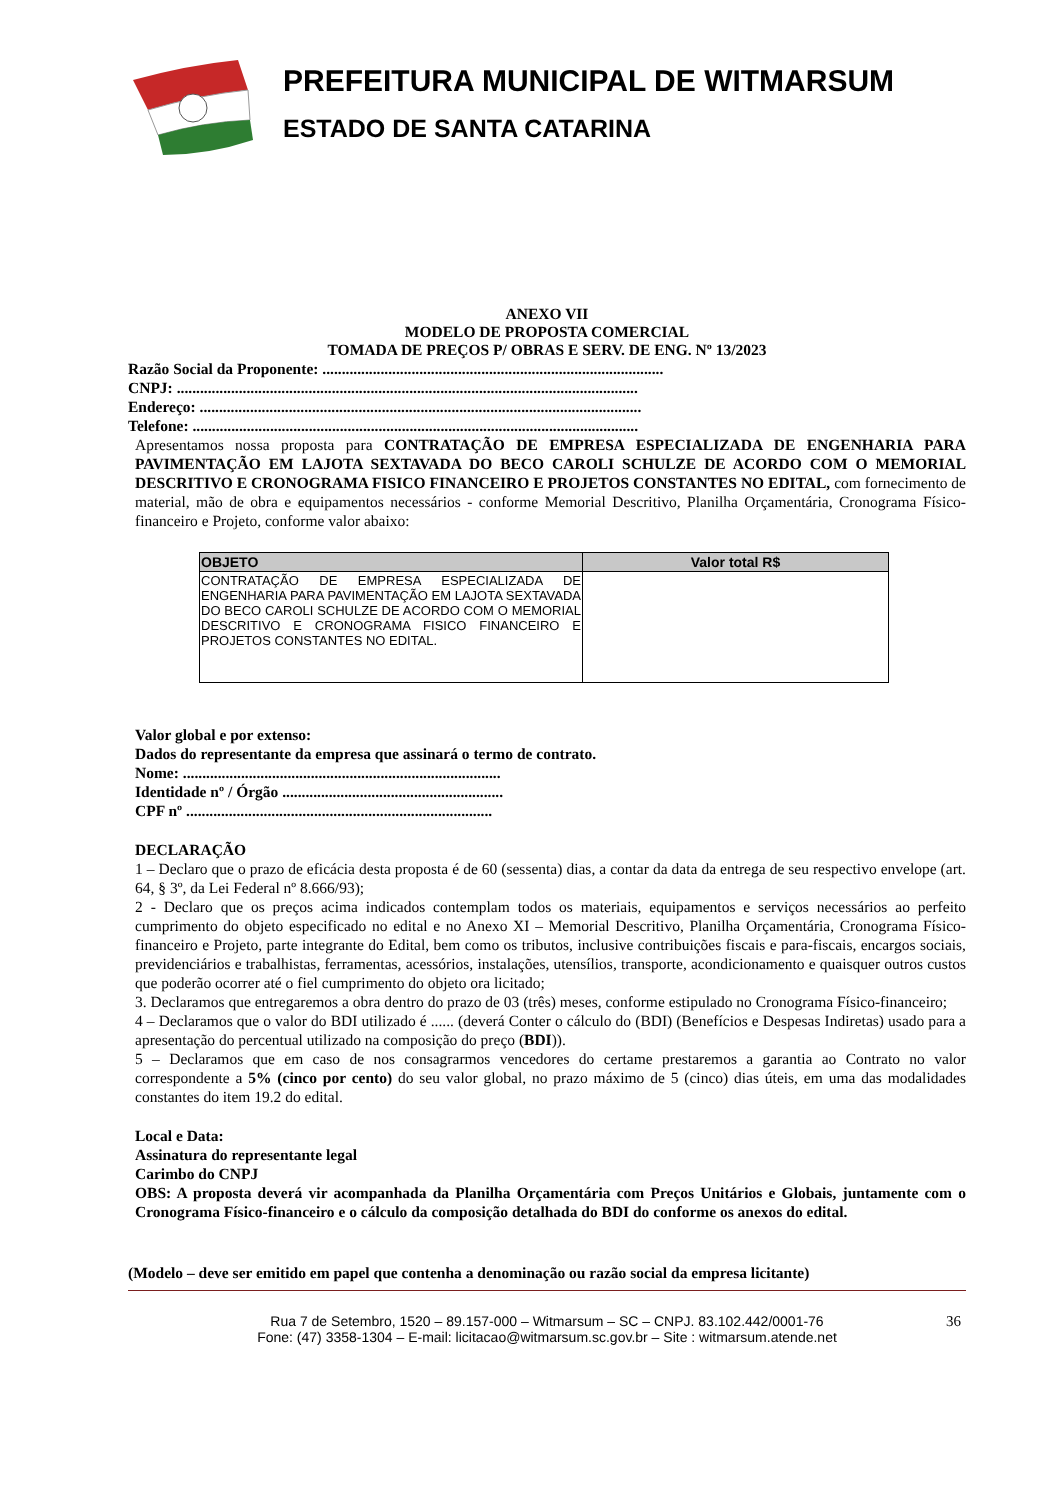PREFEITURA MUNICIPAL DE WITMARSUM
ESTADO DE SANTA CATARINA
ANEXO VII
MODELO DE PROPOSTA COMERCIAL
TOMADA DE PREÇOS P/ OBRAS E SERV. DE ENG. Nº 13/2023
Razão Social da Proponente: ........................................................................................
CNPJ: .......................................................................................................................
Endereço: ..................................................................................................................
Telefone: ...................................................................................................................
Apresentamos nossa proposta para CONTRATAÇÃO DE EMPRESA ESPECIALIZADA DE ENGENHARIA PARA PAVIMENTAÇÃO EM LAJOTA SEXTAVADA DO BECO CAROLI SCHULZE DE ACORDO COM O MEMORIAL DESCRITIVO E CRONOGRAMA FISICO FINANCEIRO E PROJETOS CONSTANTES NO EDITAL, com fornecimento de material, mão de obra e equipamentos necessários - conforme Memorial Descritivo, Planilha Orçamentária, Cronograma Físico-financeiro e Projeto, conforme valor abaixo:
| OBJETO | Valor total R$ |
| --- | --- |
| CONTRATAÇÃO DE EMPRESA ESPECIALIZADA DE ENGENHARIA PARA PAVIMENTAÇÃO EM LAJOTA SEXTAVADA DO BECO CAROLI SCHULZE DE ACORDO COM O MEMORIAL DESCRITIVO E CRONOGRAMA FISICO FINANCEIRO E PROJETOS CONSTANTES NO EDITAL. | |
Valor global e por extenso:
Dados do representante da empresa que assinará o termo de contrato.
Nome: ..................................................................................
Identidade nº / Órgão .........................................................
CPF nº ...............................................................................
DECLARAÇÃO
1 – Declaro que o prazo de eficácia desta proposta é de 60 (sessenta) dias, a contar da data da entrega de seu respectivo envelope (art. 64, § 3º, da Lei Federal nº 8.666/93);
2 - Declaro que os preços acima indicados contemplam todos os materiais, equipamentos e serviços necessários ao perfeito cumprimento do objeto especificado no edital e no Anexo XI – Memorial Descritivo, Planilha Orçamentária, Cronograma Físico-financeiro e Projeto, parte integrante do Edital, bem como os tributos, inclusive contribuições fiscais e para-fiscais, encargos sociais, previdenciários e trabalhistas, ferramentas, acessórios, instalações, utensílios, transporte, acondicionamento e quaisquer outros custos que poderão ocorrer até o fiel cumprimento do objeto ora licitado;
3. Declaramos que entregaremos a obra dentro do prazo de 03 (três) meses, conforme estipulado no Cronograma Físico-financeiro;
4 – Declaramos que o valor do BDI utilizado é ...... (deverá Conter o cálculo do (BDI) (Benefícios e Despesas Indiretas) usado para a apresentação do percentual utilizado na composição do preço (BDI)).
5 – Declaramos que em caso de nos consagrarmos vencedores do certame prestaremos a garantia ao Contrato no valor correspondente a 5% (cinco por cento) do seu valor global, no prazo máximo de 5 (cinco) dias úteis, em uma das modalidades constantes do item 19.2 do edital.
Local e Data:
Assinatura do representante legal
Carimbo do CNPJ
OBS: A proposta deverá vir acompanhada da Planilha Orçamentária com Preços Unitários e Globais, juntamente com o Cronograma Físico-financeiro e o cálculo da composição detalhada do BDI do conforme os anexos do edital.
(Modelo – deve ser emitido em papel que contenha a denominação ou razão social da empresa licitante)
36 Rua 7 de Setembro, 1520 – 89.157-000 – Witmarsum – SC – CNPJ. 83.102.442/0001-76
Fone: (47) 3358-1304 – E-mail: licitacao@witmarsum.sc.gov.br – Site : witmarsum.atende.net